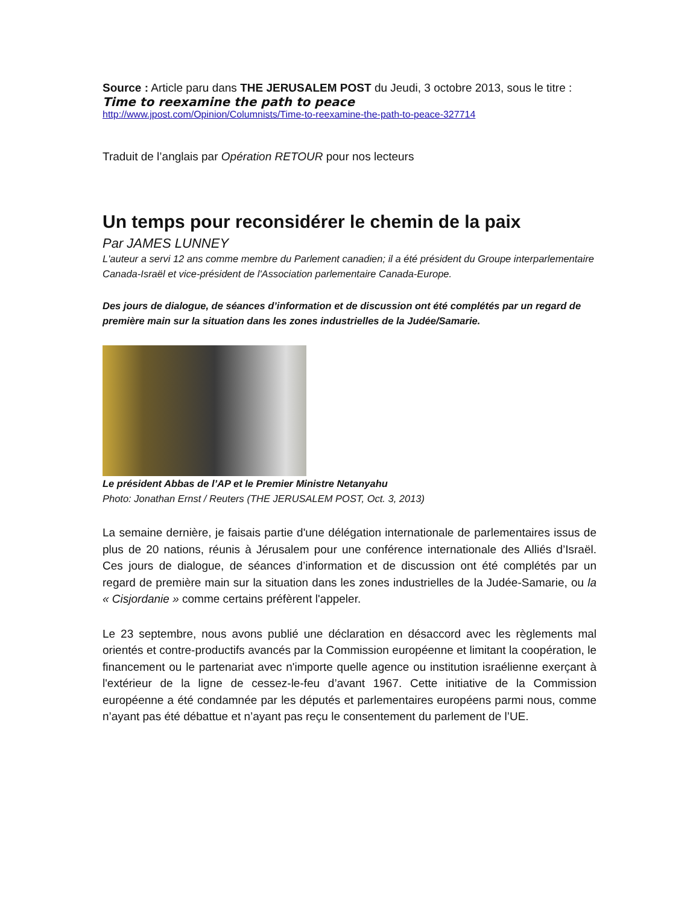Source : Article paru dans THE JERUSALEM POST du Jeudi, 3 octobre 2013, sous le titre :
Time to reexamine the path to peace
http://www.jpost.com/Opinion/Columnists/Time-to-reexamine-the-path-to-peace-327714
Traduit de l’anglais par Opération RETOUR pour nos lecteurs
Un temps pour reconsidérer le chemin de la paix
Par JAMES LUNNEY
L'auteur a servi 12 ans comme membre du Parlement canadien; il a été président du Groupe interparlementaire Canada-Israël et vice-président de l'Association parlementaire Canada-Europe.
Des jours de dialogue, de séances d’information et de discussion ont été complétés par un regard de première main sur la situation dans les zones industrielles de la Judée/Samarie.
Le président Abbas de l’AP et le Premier Ministre Netanyahu
Photo: Jonathan Ernst / Reuters (THE JERUSALEM POST, Oct. 3, 2013)
La semaine dernière, je faisais partie d'une délégation internationale de parlementaires issus de plus de 20 nations, réunis à Jérusalem pour une conférence internationale des Alliés d’Israël. Ces jours de dialogue, de séances d’information et de discussion ont été complétés par un regard de première main sur la situation dans les zones industrielles de la Judée-Samarie, ou la « Cisjordanie » comme certains préfèrent l'appeler.
Le 23 septembre, nous avons publié une déclaration en désaccord avec les règlements mal orientés et contre-productifs avancés par la Commission européenne et limitant la coopération, le financement ou le partenariat avec n'importe quelle agence ou institution israélienne exerçant à l'extérieur de la ligne de cessez-le-feu d’avant 1967. Cette initiative de la Commission européenne a été condamnée par les députés et parlementaires européens parmi nous, comme n’ayant pas été débattue et n’ayant pas reçu le consentement du parlement de l’UE.